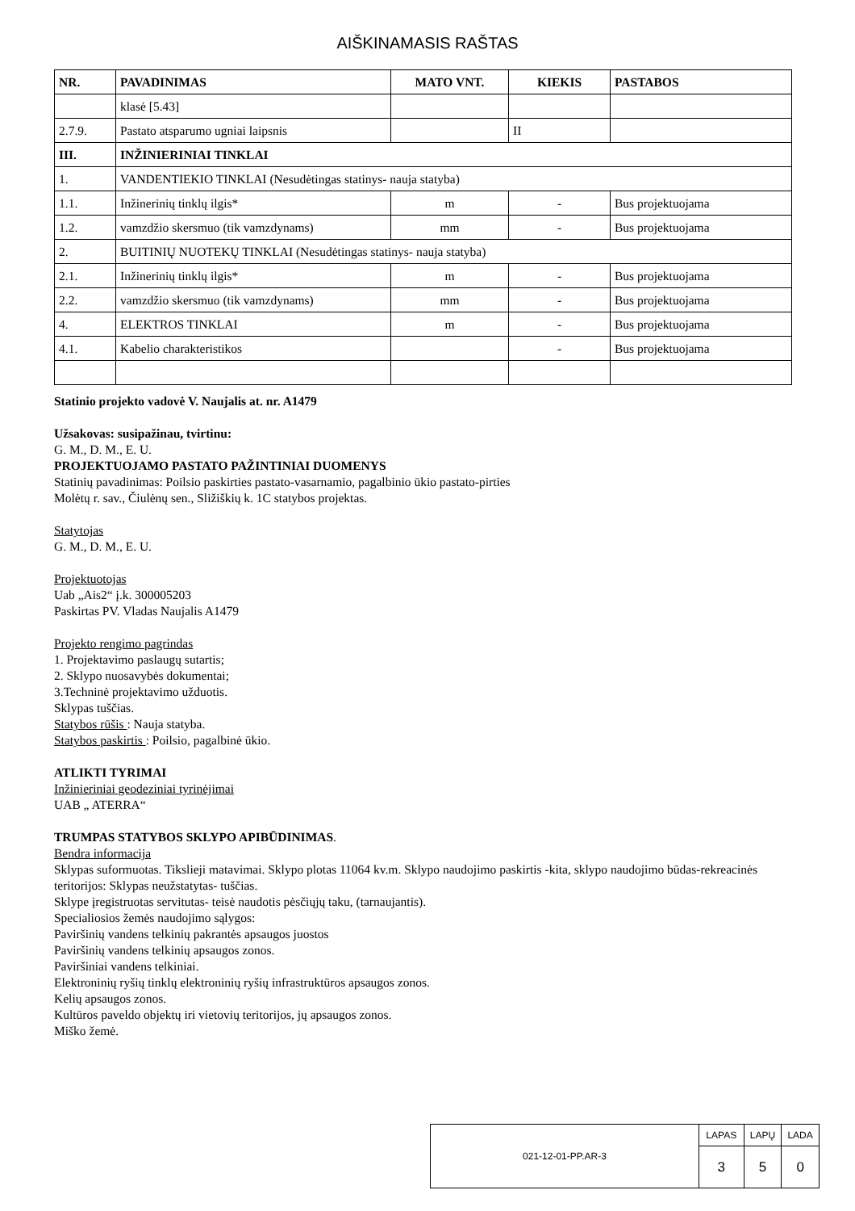AIŠKINAMASIS RAŠTAS
| NR. | PAVADINIMAS | MATO VNT. | KIEKIS | PASTABOS |
| --- | --- | --- | --- | --- |
| | klasė [5.43] | | | |
| 2.7.9. | Pastato atsparumo ugniai laipsnis | | II | |
| III. | INŽINIERINIAI TINKLAI | | | |
| 1. | VANDENTIEKIO TINKLAI (Nesudėtingas statinys- nauja statyba) | | | |
| 1.1. | Inžinerinių tinklų ilgis* | m | - | Bus projektuojama |
| 1.2. | vamzdžio skersmuo (tik vamzdynams) | mm | - | Bus projektuojama |
| 2. | BUITINIŲ NUOTEKŲ TINKLAI (Nesudėtingas statinys- nauja statyba) | | | |
| 2.1. | Inžinerinių tinklų ilgis* | m | - | Bus projektuojama |
| 2.2. | vamzdžio skersmuo (tik vamzdynams) | mm | - | Bus projektuojama |
| 4. | ELEKTROS TINKLAI | m | - | Bus projektuojama |
| 4.1. | Kabelio charakteristikos | | - | Bus projektuojama |
Statinio projekto vadovė V. Naujalis at. nr. A1479
Užsakovas: susipažinau, tvirtinu:
G. M., D. M., E. U.
PROJEKTUOJAMO PASTATO PAŽINTINIAI DUOMENYS
Statinių pavadinimas: Poilsio paskirties pastato-vasarnamio, pagalbinio ūkio pastato-pirties
Molėtų r. sav., Čiulėnų sen., Sližiškių k. 1C statybos projektas.
Statytojas
G. M., D. M., E. U.
Projektuotojas
Uab „Ais2“ į.k. 300005203
Paskirtas PV. Vladas Naujalis A1479
Projekto rengimo pagrindas
1. Projektavimo paslaugų sutartis;
2. Sklypo nuosavybės dokumentai;
3.Techninė projektavimo užduotis.
Sklypas tuščias.
Statybos rūšis : Nauja statyba.
Statybos paskirtis : Poilsio, pagalbinė ūkio.
ATLIKTI TYRIMAI
Inžinieriniai geodeziniai tyrinėjimai
UAB „ ATERRA“
TRUMPAS STATYBOS SKLYPO APIBŪDINIMAS.
Bendra informacija
Sklypas suformuotas. Tikslieji matavimai. Sklypo plotas 11064 kv.m. Sklypo naudojimo paskirtis -kita, sklypo naudojimo būdas-rekreacinės teritorijos: Sklypas neužstatytas- tuščias.
Sklype įregistruotas servitutas- teisė naudotis pėsčiųjų taku, (tarnaujantis).
Specialiosios žemės naudojimo sąlygos:
Paviršinių vandens telkinių pakrantės apsaugos juostos
Paviršinių vandens telkinių apsaugos zonos.
Paviršiniai vandens telkiniai.
Elektroninių ryšių tinklų elektroninių ryšių infrastruktūros apsaugos zonos.
Kelių apsaugos zonos.
Kultūros paveldo objektų iri vietovių teritorijos, jų apsaugos zonos.
Miško žemė.
| 021-12-01-PP.AR-3 | LAPAS | LAPŲ | LADA |
| | 3 | 5 | 0 |